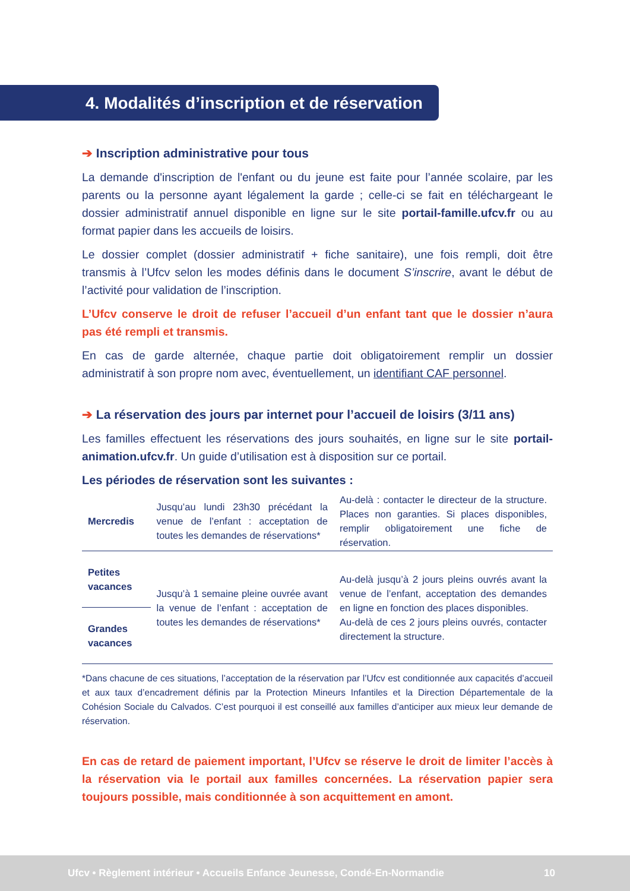4. Modalités d’inscription et de réservation
➔ Inscription administrative pour tous
La demande d'inscription de l'enfant ou du jeune est faite pour l’année scolaire, par les parents ou la personne ayant légalement la garde ; celle-ci se fait en téléchargeant le dossier administratif annuel disponible en ligne sur le site portail-famille.ufcv.fr ou au format papier dans les accueils de loisirs.
Le dossier complet (dossier administratif + fiche sanitaire), une fois rempli, doit être transmis à l’Ufcv selon les modes définis dans le document S’inscrire, avant le début de l’activité pour validation de l’inscription.
L’Ufcv conserve le droit de refuser l’accueil d’un enfant tant que le dossier n’aura pas été rempli et transmis.
En cas de garde alternée, chaque partie doit obligatoirement remplir un dossier administratif à son propre nom avec, éventuellement, un identifiant CAF personnel.
➔ La réservation des jours par internet pour l’accueil de loisirs (3/11 ans)
Les familles effectuent les réservations des jours souhaités, en ligne sur le site portail-animation.ufcv.fr. Un guide d’utilisation est à disposition sur ce portail.
Les périodes de réservation sont les suivantes :
| Mercredis | Jusqu’au lundi 23h30 précédant la venue de l’enfant : acceptation de toutes les demandes de réservations* | Au-delà : contacter le directeur de la structure. Places non garanties. Si places disponibles, remplir obligatoirement une fiche de réservation. |
| Petites vacances | Jusqu’à 1 semaine pleine ouvrée avant la venue de l’enfant : acceptation de toutes les demandes de réservations* | Au-delà jusqu’à 2 jours pleins ouvrés avant la venue de l’enfant, acceptation des demandes en ligne en fonction des places disponibles. Au-delà de ces 2 jours pleins ouvrés, contacter directement la structure. |
| Grandes vacances | | |
*Dans chacune de ces situations, l’acceptation de la réservation par l’Ufcv est conditionnée aux capacités d’accueil et aux taux d’encadrement définis par la Protection Mineurs Infantiles et la Direction Départementale de la Cohésion Sociale du Calvados. C’est pourquoi il est conseillé aux familles d’anticiper aux mieux leur demande de réservation.
En cas de retard de paiement important, l’Ufcv se réserve le droit de limiter l’accès à la réservation via le portail aux familles concernées. La réservation papier sera toujours possible, mais conditionnée à son acquittement en amont.
Ufcv • Règlement intérieur • Accueils Enfance Jeunesse, Condé-En-Normandie 10